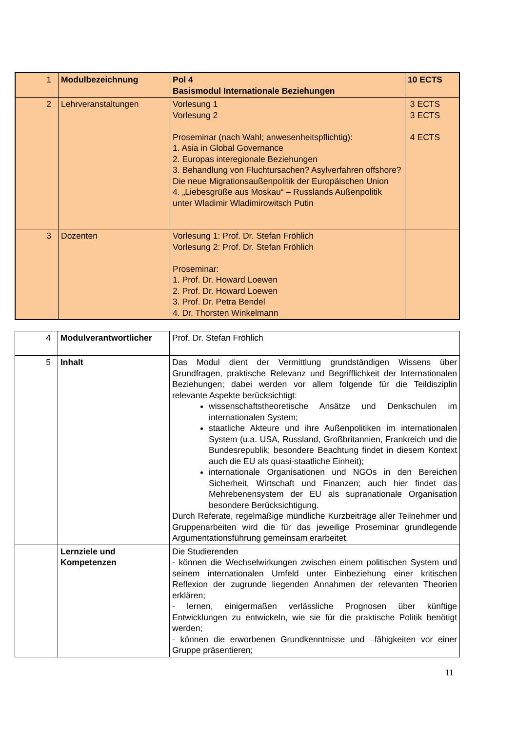| 1 | Modulbezeichnung | Pol 4 Basismodul Internationale Beziehungen | 10 ECTS |
| 2 | Lehrveranstaltungen | Vorlesung 1 Vorlesung 2 Proseminar (nach Wahl; anwesenheitspflichtig): 1. Asia in Global Governance 2. Europas interegionale Beziehungen 3. Behandlung von Fluchtursachen? Asylverfahren offshore? Die neue Migrationsaußenpolitik der Europäischen Union 4. „Liebesgrüße aus Moskau“ – Russlands Außenpolitik unter Wladimir Wladimirowitsch Putin | 3 ECTS 3 ECTS 4 ECTS |
| 3 | Dozenten | Vorlesung 1: Prof. Dr. Stefan Fröhlich Vorlesung 2: Prof. Dr. Stefan Fröhlich Proseminar: 1. Prof. Dr. Howard Loewen 2. Prof. Dr. Howard Loewen 3. Prof. Dr. Petra Bendel 4. Dr. Thorsten Winkelmann | |
| 4 | Modulverantwortlicher | Prof. Dr. Stefan Fröhlich |
| 5 | Inhalt | Das Modul dient der Vermittlung grundständigen Wissens über Grundfragen, praktische Relevanz und Begrifflichkeit der Internationalen Beziehungen; dabei werden vor allem folgende für die Teildisziplin relevante Aspekte berücksichtigt: wissenschaftstheoretische Ansätze und Denkschulen im internationalen System; staatliche Akteure und ihre Außenpolitiken im internationalen System (u.a. USA, Russland, Großbritannien, Frankreich und die Bundesrepublik; besondere Beachtung findet in diesem Kontext auch die EU als quasi-staatliche Einheit); internationale Organisationen und NGOs in den Bereichen Sicherheit, Wirtschaft und Finanzen; auch hier findet das Mehrebenensystem der EU als supranationale Organisation besondere Berücksichtigung. Durch Referate, regelmäßige mündliche Kurzbeiträge aller Teilnehmer und Gruppenarbeiten wird die für das jeweilige Proseminar grundlegende Argumentationsführung gemeinsam erarbeitet. |
| | Lernziele und Kompetenzen | Die Studierenden - können die Wechselwirkungen zwischen einem politischen System und seinem internationalen Umfeld unter Einbeziehung einer kritischen Reflexion der zugrunde liegenden Annahmen der relevanten Theorien erklären; - lernen, einigermaßen verlässliche Prognosen über künftige Entwicklungen zu entwickeln, wie sie für die praktische Politik benötigt werden; - können die erworbenen Grundkenntnisse und –fähigkeiten vor einer Gruppe präsentieren; |
11